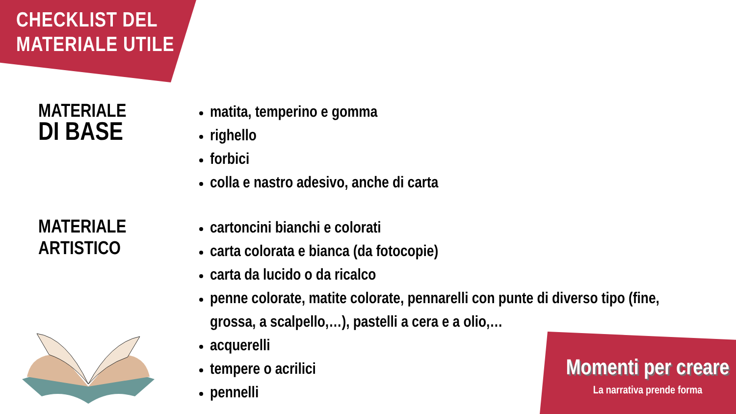CHECKLIST DEL MATERIALE UTILE
MATERIALE
DI BASE
matita, temperino e gomma
righello
forbici
colla e nastro adesivo, anche di carta
MATERIALE
ARTISTICO
cartoncini bianchi e colorati
carta colorata e bianca (da fotocopie)
carta da lucido o da ricalco
penne colorate, matite colorate, pennarelli con punte di diverso tipo (fine, grossa, a scalpello,…), pastelli a cera e a olio,…
acquerelli
tempere o acrilici
pennelli
Momenti per creare
La narrativa prende forma